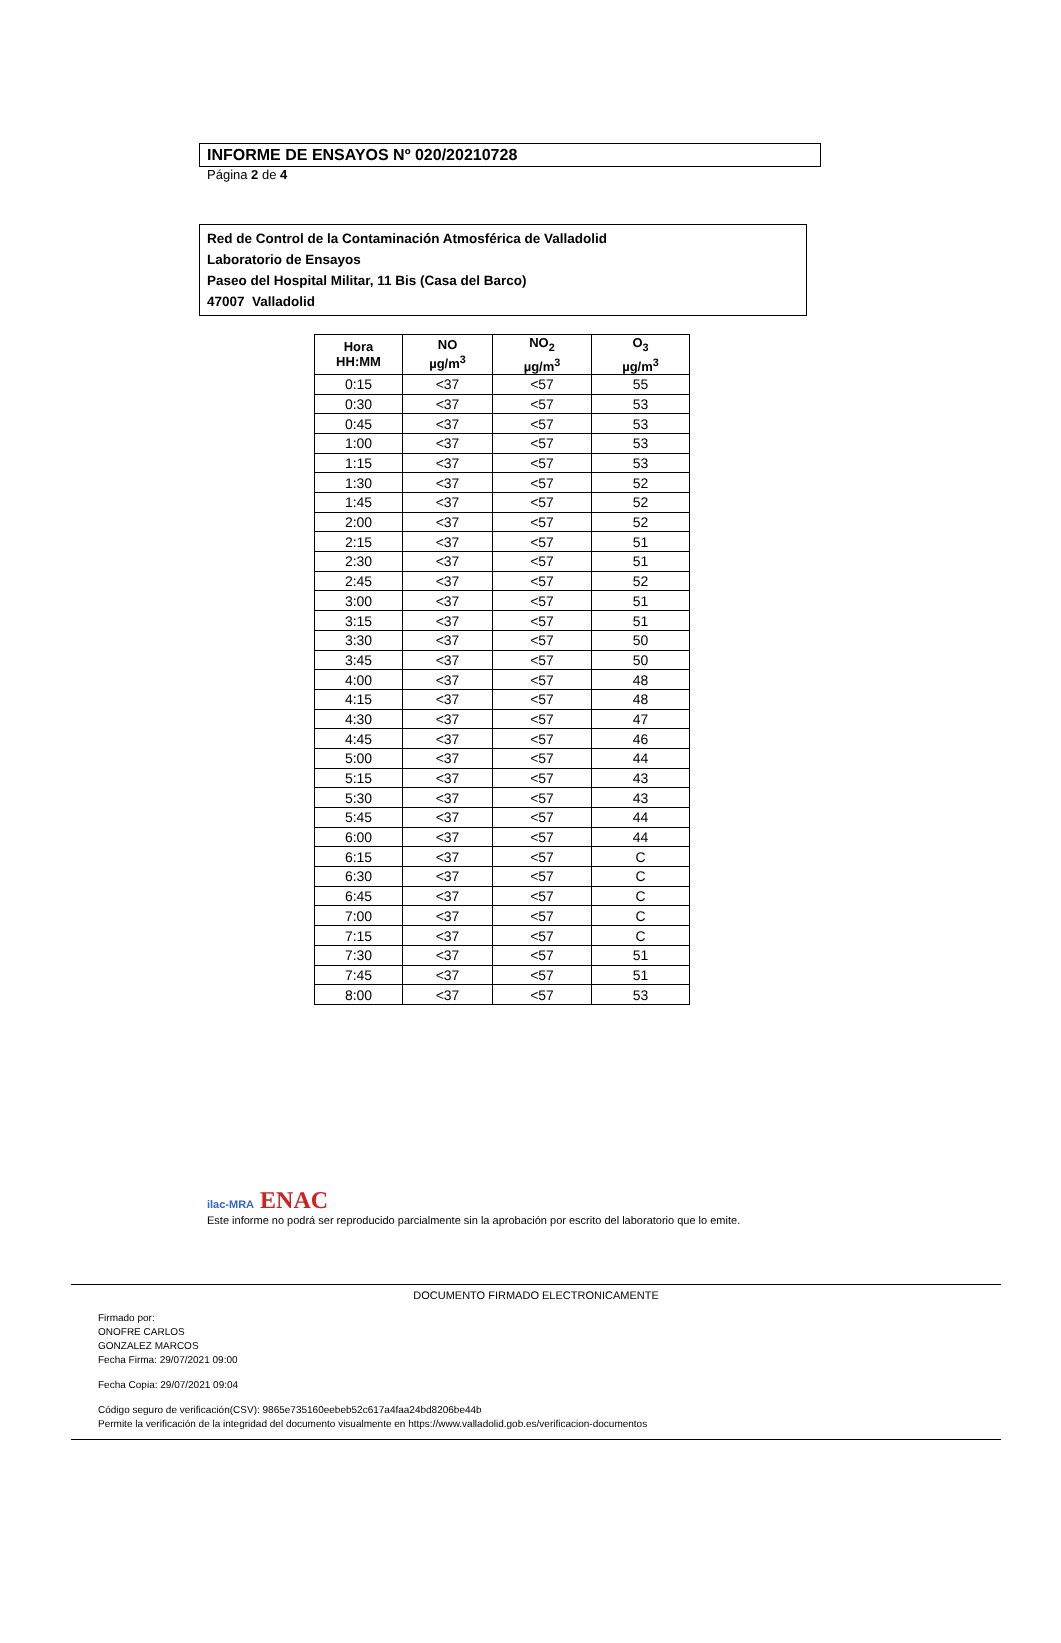INFORME DE ENSAYOS Nº 020/20210728
Página 2 de 4
Red de Control de la Contaminación Atmosférica de Valladolid
Laboratorio de Ensayos
Paseo del Hospital Militar, 11 Bis (Casa del Barco)
47007 Valladolid
| Hora HH:MM | NO µg/m<sup>3</sup> | NO<sub>2</sub> µg/m<sup>3</sup> | O<sub>3</sub> µg/m<sup>3</sup> |
| --- | --- | --- | --- |
| 0:15 | <37 | <57 | 55 |
| 0:30 | <37 | <57 | 53 |
| 0:45 | <37 | <57 | 53 |
| 1:00 | <37 | <57 | 53 |
| 1:15 | <37 | <57 | 53 |
| 1:30 | <37 | <57 | 52 |
| 1:45 | <37 | <57 | 52 |
| 2:00 | <37 | <57 | 52 |
| 2:15 | <37 | <57 | 51 |
| 2:30 | <37 | <57 | 51 |
| 2:45 | <37 | <57 | 52 |
| 3:00 | <37 | <57 | 51 |
| 3:15 | <37 | <57 | 51 |
| 3:30 | <37 | <57 | 50 |
| 3:45 | <37 | <57 | 50 |
| 4:00 | <37 | <57 | 48 |
| 4:15 | <37 | <57 | 48 |
| 4:30 | <37 | <57 | 47 |
| 4:45 | <37 | <57 | 46 |
| 5:00 | <37 | <57 | 44 |
| 5:15 | <37 | <57 | 43 |
| 5:30 | <37 | <57 | 43 |
| 5:45 | <37 | <57 | 44 |
| 6:00 | <37 | <57 | 44 |
| 6:15 | <37 | <57 | C |
| 6:30 | <37 | <57 | C |
| 6:45 | <37 | <57 | C |
| 7:00 | <37 | <57 | C |
| 7:15 | <37 | <57 | C |
| 7:30 | <37 | <57 | 51 |
| 7:45 | <37 | <57 | 51 |
| 8:00 | <37 | <57 | 53 |
ilac-MRA ENAC
Este informe no podrá ser reproducido parcialmente sin la aprobación por escrito del laboratorio que lo emite.
DOCUMENTO FIRMADO ELECTRONICAMENTE
Firmado por:
ONOFRE CARLOS
GONZALEZ MARCOS
Fecha Firma: 29/07/2021 09:00
Fecha Copia: 29/07/2021 09:04
Código seguro de verificación(CSV): 9865e735160eebeb52c617a4faa24bd8206be44b
Permite la verificación de la integridad del documento visualmente en https://www.valladolid.gob.es/verificacion-documentos